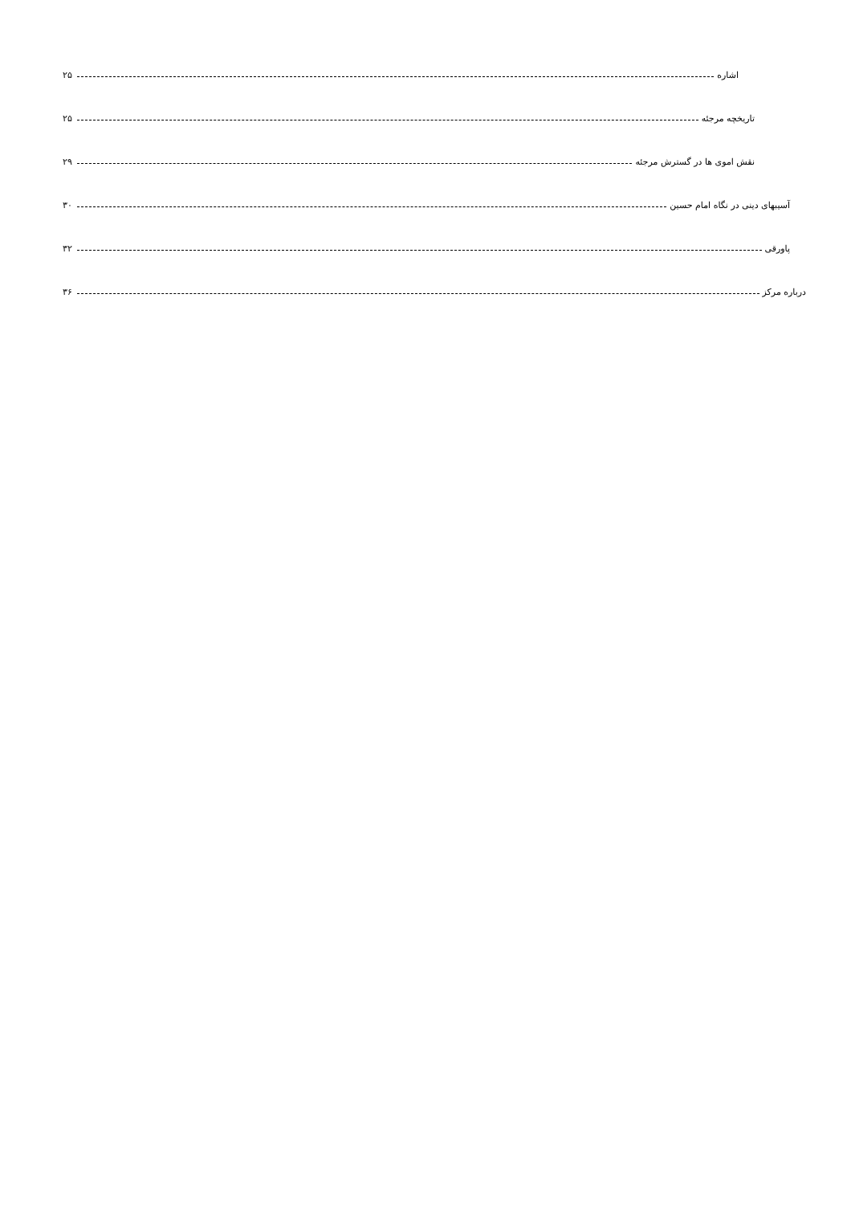اشاره ۲۵
تاریخچه مرجئه ۲۵
نقش اموی ها در گسترش مرجئه ۲۹
آسیبهای دینی در نگاه امام حسین ۳۰
پاورقی ۳۲
درباره مرکز ۳۶